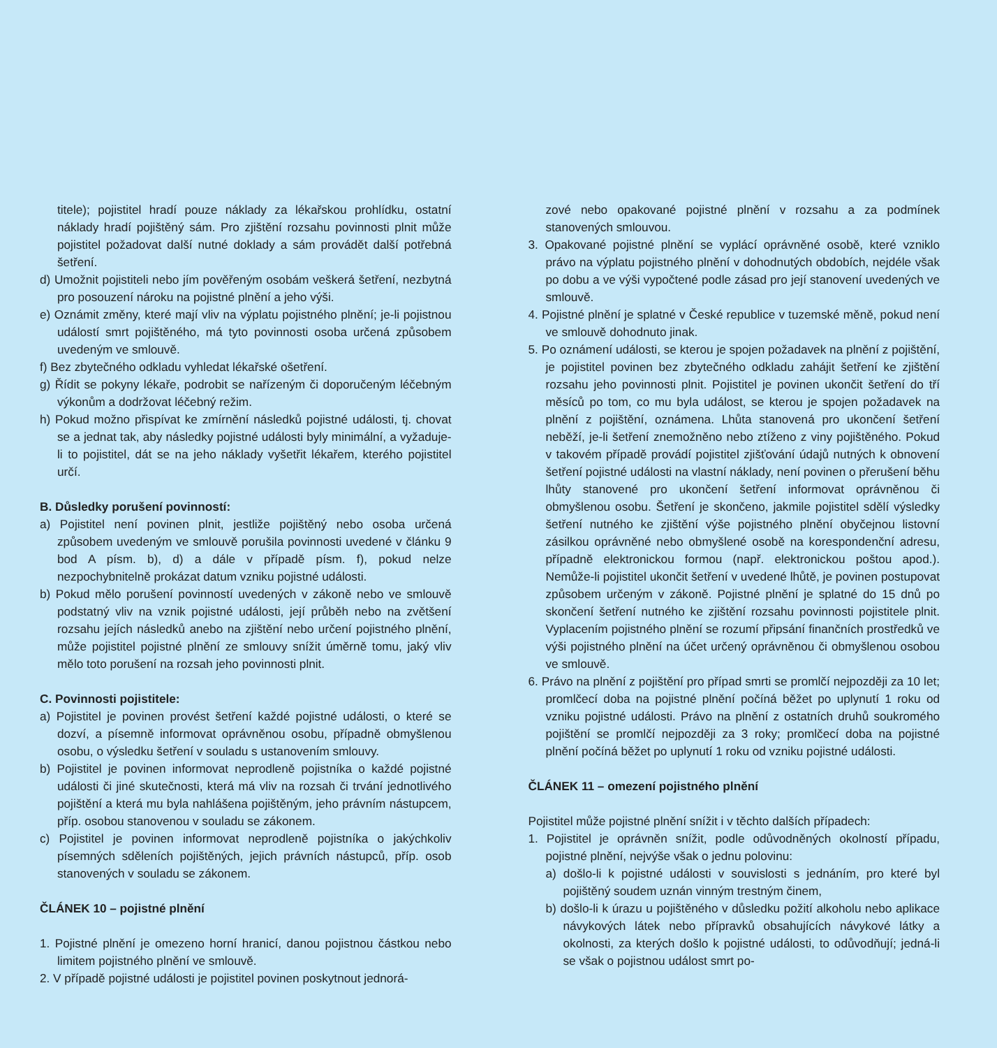titele); pojistitel hradí pouze náklady za lékařskou prohlídku, ostatní náklady hradí pojištěný sám. Pro zjištění rozsahu povinnosti plnit může pojistitel požadovat další nutné doklady a sám provádět další potřebná šetření.
d) Umožnit pojistiteli nebo jím pověřeným osobám veškerá šetření, nezbytná pro posouzení nároku na pojistné plnění a jeho výši.
e) Oznámit změny, které mají vliv na výplatu pojistného plnění; je-li pojistnou událostí smrt pojištěného, má tyto povinnosti osoba určená způsobem uvedeným ve smlouvě.
f) Bez zbytečného odkladu vyhledat lékařské ošetření.
g) Řídit se pokyny lékaře, podrobit se nařízeným či doporučeným léčebným výkonům a dodržovat léčebný režim.
h) Pokud možno přispívat ke zmírnění následků pojistné události, tj. chovat se a jednat tak, aby následky pojistné události byly minimální, a vyžaduje-li to pojistitel, dát se na jeho náklady vyšetřit lékařem, kterého pojistitel určí.
B. Důsledky porušení povinností:
a) Pojistitel není povinen plnit, jestliže pojištěný nebo osoba určená způsobem uvedeným ve smlouvě porušila povinnosti uvedené v článku 9 bod A písm. b), d) a dále v případě písm. f), pokud nelze nezpochybnitelně prokázat datum vzniku pojistné události.
b) Pokud mělo porušení povinností uvedených v zákoně nebo ve smlouvě podstatný vliv na vznik pojistné události, její průběh nebo na zvětšení rozsahu jejích následků anebo na zjištění nebo určení pojistného plnění, může pojistitel pojistné plnění ze smlouvy snížit úměrně tomu, jaký vliv mělo toto porušení na rozsah jeho povinnosti plnit.
C. Povinnosti pojistitele:
a) Pojistitel je povinen provést šetření každé pojistné události, o které se dozví, a písemně informovat oprávněnou osobu, případně obmyšlenou osobu, o výsledku šetření v souladu s ustanovením smlouvy.
b) Pojistitel je povinen informovat neprodleně pojistníka o každé pojistné události či jiné skutečnosti, která má vliv na rozsah či trvání jednotlivého pojištění a která mu byla nahlášena pojištěným, jeho právním nástupcem, příp. osobou stanovenou v souladu se zákonem.
c) Pojistitel je povinen informovat neprodleně pojistníka o jakýchkoliv písemných sděleních pojištěných, jejich právních nástupců, příp. osob stanovených v souladu se zákonem.
ČLÁNEK 10 – pojistné plnění
1. Pojistné plnění je omezeno horní hranicí, danou pojistnou částkou nebo limitem pojistného plnění ve smlouvě.
2. V případě pojistné události je pojistitel povinen poskytnout jednorá-
zové nebo opakované pojistné plnění v rozsahu a za podmínek stanovených smlouvou.
3. Opakované pojistné plnění se vyplácí oprávněné osobě, které vzniklo právo na výplatu pojistného plnění v dohodnutých obdobích, nejdéle však po dobu a ve výši vypočtené podle zásad pro její stanovení uvedených ve smlouvě.
4. Pojistné plnění je splatné v České republice v tuzemské měně, pokud není ve smlouvě dohodnuto jinak.
5. Po oznámení události, se kterou je spojen požadavek na plnění z pojištění, je pojistitel povinen bez zbytečného odkladu zahájit šetření ke zjištění rozsahu jeho povinnosti plnit. Pojistitel je povinen ukončit šetření do tří měsíců po tom, co mu byla událost, se kterou je spojen požadavek na plnění z pojištění, oznámena. Lhůta stanovená pro ukončení šetření neběží, je-li šetření znemožněno nebo ztíženo z viny pojištěného. Pokud v takovém případě provádí pojistitel zjišťování údajů nutných k obnovení šetření pojistné události na vlastní náklady, není povinen o přerušení běhu lhůty stanovené pro ukončení šetření informovat oprávněnou či obmyšlenou osobu. Šetření je skončeno, jakmile pojistitel sdělí výsledky šetření nutného ke zjištění výše pojistného plnění obyčejnou listovní zásilkou oprávněné nebo obmyšlené osobě na korespondenční adresu, případně elektronickou formou (např. elektronickou poštou apod.). Nemůže-li pojistitel ukončit šetření v uvedené lhůtě, je povinen postupovat způsobem určeným v zákoně. Pojistné plnění je splatné do 15 dnů po skončení šetření nutného ke zjištění rozsahu povinnosti pojistitele plnit. Vyplacením pojistného plnění se rozumí připsání finančních prostředků ve výši pojistného plnění na účet určený oprávněnou či obmyšlenou osobou ve smlouvě.
6. Právo na plnění z pojištění pro případ smrti se promlčí nejpozději za 10 let; promlčecí doba na pojistné plnění počíná běžet po uplynutí 1 roku od vzniku pojistné události. Právo na plnění z ostatních druhů soukromého pojištění se promlčí nejpozději za 3 roky; promlčecí doba na pojistné plnění počíná běžet po uplynutí 1 roku od vzniku pojistné události.
ČLÁNEK 11 – omezení pojistného plnění
Pojistitel může pojistné plnění snížit i v těchto dalších případech:
1. Pojistitel je oprávněn snížit, podle odůvodněných okolností případu, pojistné plnění, nejvýše však o jednu polovinu:
a) došlo-li k pojistné události v souvislosti s jednáním, pro které byl pojištěný soudem uznán vinným trestným činem,
b) došlo-li k úrazu u pojištěného v důsledku požití alkoholu nebo aplikace návykových látek nebo přípravků obsahujících návykové látky a okolnosti, za kterých došlo k pojistné události, to odůvodňují; jedná-li se však o pojistnou událost smrt po-